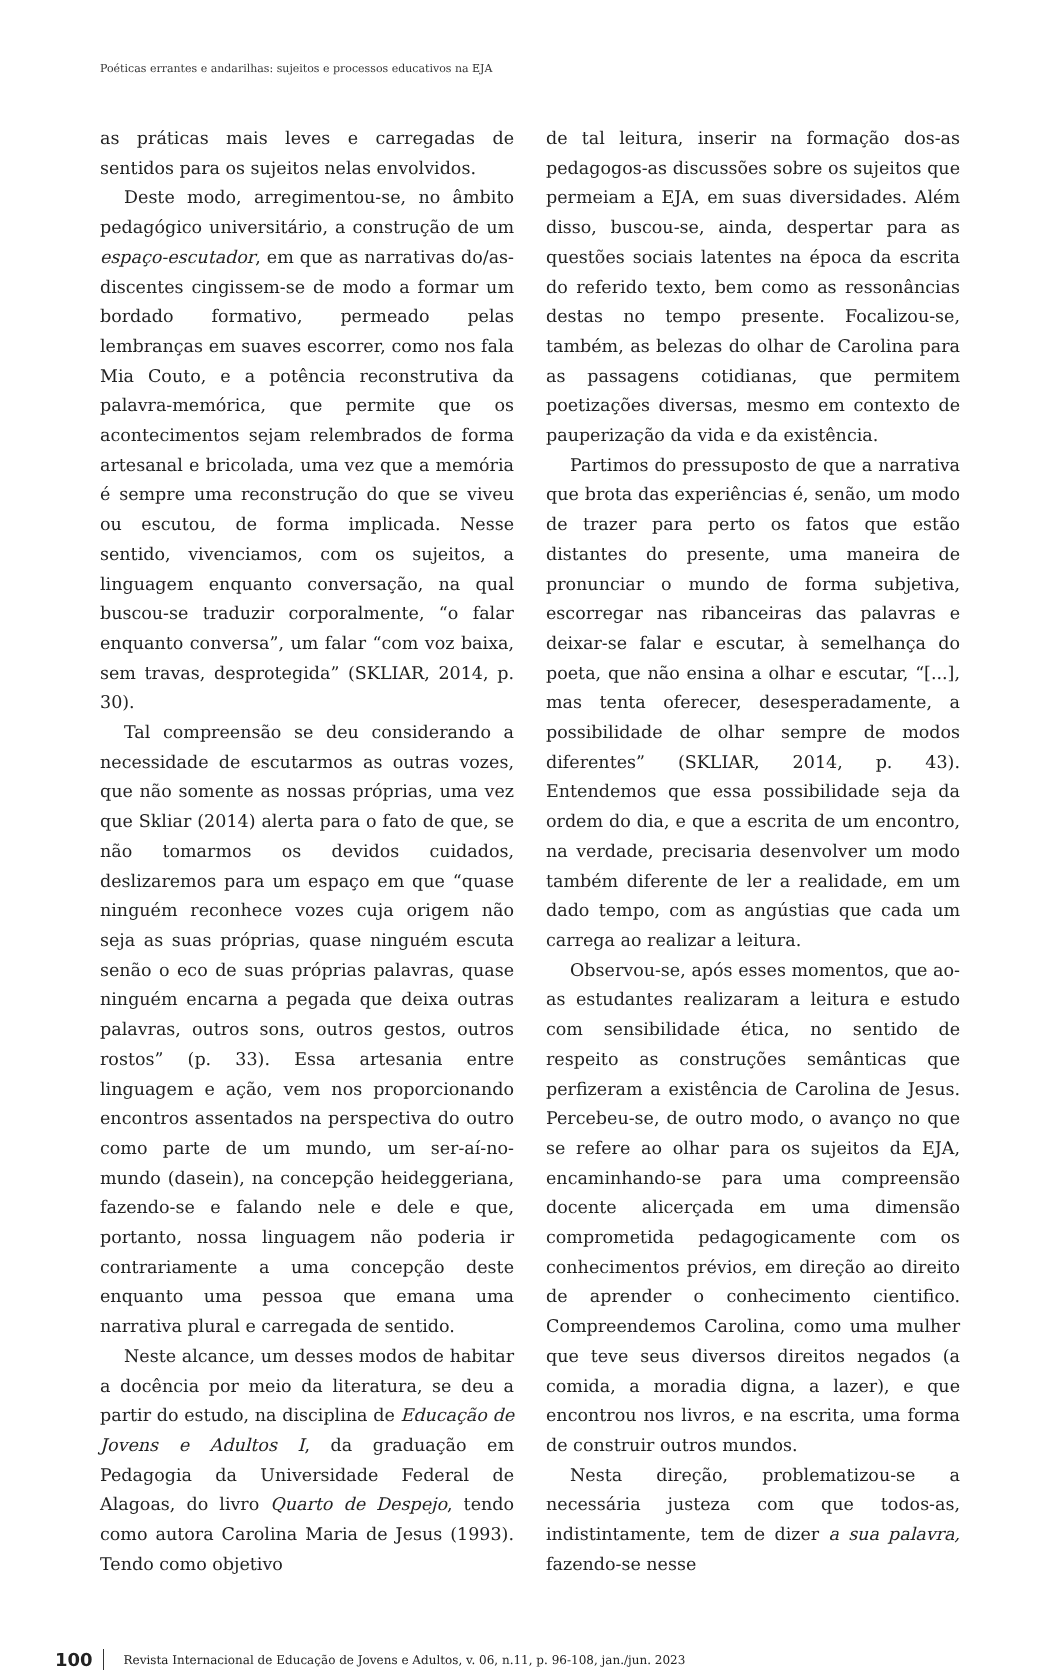Poéticas errantes e andarilhas: sujeitos e processos educativos na EJA
as práticas mais leves e carregadas de sentidos para os sujeitos nelas envolvidos.
Deste modo, arregimentou-se, no âmbito pedagógico universitário, a construção de um espaço-escutador, em que as narrativas do/as-discentes cingissem-se de modo a formar um bordado formativo, permeado pelas lembranças em suaves escorrer, como nos fala Mia Couto, e a potência reconstrutiva da palavra-memórica, que permite que os acontecimentos sejam relembrados de forma artesanal e bricolada, uma vez que a memória é sempre uma reconstrução do que se viveu ou escutou, de forma implicada. Nesse sentido, vivenciamos, com os sujeitos, a linguagem enquanto conversação, na qual buscou-se traduzir corporalmente, “o falar enquanto conversa”, um falar “com voz baixa, sem travas, desprotegida” (SKLIAR, 2014, p. 30).
Tal compreensão se deu considerando a necessidade de escutarmos as outras vozes, que não somente as nossas próprias, uma vez que Skliar (2014) alerta para o fato de que, se não tomarmos os devidos cuidados, deslizaremos para um espaço em que “quase ninguém reconhece vozes cuja origem não seja as suas próprias, quase ninguém escuta senão o eco de suas próprias palavras, quase ninguém encarna a pegada que deixa outras palavras, outros sons, outros gestos, outros rostos” (p. 33). Essa artesania entre linguagem e ação, vem nos proporcionando encontros assentados na perspectiva do outro como parte de um mundo, um ser-aí-no-mundo (dasein), na concepção heideggeriana, fazendo-se e falando nele e dele e que, portanto, nossa linguagem não poderia ir contrariamente a uma concepção deste enquanto uma pessoa que emana uma narrativa plural e carregada de sentido.
Neste alcance, um desses modos de habitar a docência por meio da literatura, se deu a partir do estudo, na disciplina de Educação de Jovens e Adultos I, da graduação em Pedagogia da Universidade Federal de Alagoas, do livro Quarto de Despejo, tendo como autora Carolina Maria de Jesus (1993). Tendo como objetivo
de tal leitura, inserir na formação dos-as pedagogos-as discussões sobre os sujeitos que permeiam a EJA, em suas diversidades. Além disso, buscou-se, ainda, despertar para as questões sociais latentes na época da escrita do referido texto, bem como as ressonâncias destas no tempo presente. Focalizou-se, também, as belezas do olhar de Carolina para as passagens cotidianas, que permitem poetizações diversas, mesmo em contexto de pauperização da vida e da existência.
Partimos do pressuposto de que a narrativa que brota das experiências é, senão, um modo de trazer para perto os fatos que estão distantes do presente, uma maneira de pronunciar o mundo de forma subjetiva, escorregar nas ribanceiras das palavras e deixar-se falar e escutar, à semelhança do poeta, que não ensina a olhar e escutar, “[...], mas tenta oferecer, desesperadamente, a possibilidade de olhar sempre de modos diferentes” (SKLIAR, 2014, p. 43). Entendemos que essa possibilidade seja da ordem do dia, e que a escrita de um encontro, na verdade, precisaria desenvolver um modo também diferente de ler a realidade, em um dado tempo, com as angústias que cada um carrega ao realizar a leitura.
Observou-se, após esses momentos, que ao-as estudantes realizaram a leitura e estudo com sensibilidade ética, no sentido de respeito as construções semânticas que perfizeram a existência de Carolina de Jesus. Percebeu-se, de outro modo, o avanço no que se refere ao olhar para os sujeitos da EJA, encaminhando-se para uma compreensão docente alicerçada em uma dimensão comprometida pedagogicamente com os conhecimentos prévios, em direção ao direito de aprender o conhecimento cientifico. Compreendemos Carolina, como uma mulher que teve seus diversos direitos negados (a comida, a moradia digna, a lazer), e que encontrou nos livros, e na escrita, uma forma de construir outros mundos.
Nesta direção, problematizou-se a necessária justeza com que todos-as, indistintamente, tem de dizer a sua palavra, fazendo-se nesse
100 Revista Internacional de Educação de Jovens e Adultos, v. 06, n.11, p. 96-108, jan./jun. 2023